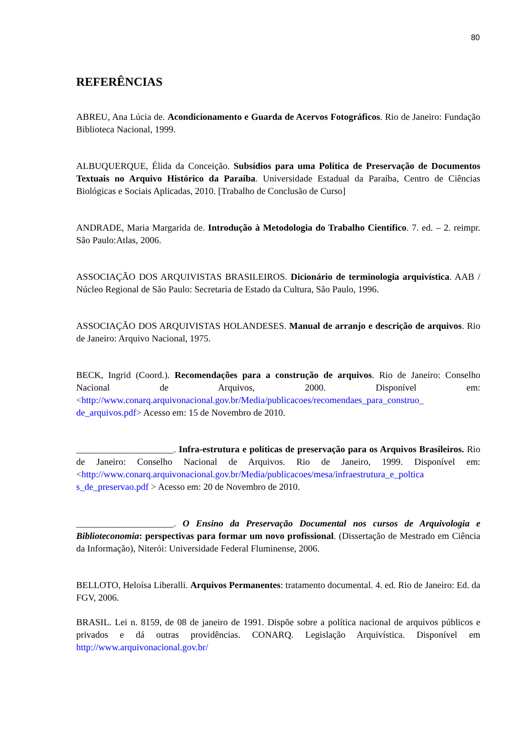80
REFERÊNCIAS
ABREU, Ana Lúcia de. Acondicionamento e Guarda de Acervos Fotográficos. Rio de Janeiro: Fundação Biblioteca Nacional, 1999.
ALBUQUERQUE, Élida da Conceição. Subsídios para uma Política de Preservação de Documentos Textuais no Arquivo Histórico da Paraíba. Universidade Estadual da Paraíba, Centro de Ciências Biológicas e Sociais Aplicadas, 2010. [Trabalho de Conclusão de Curso]
ANDRADE, Maria Margarida de. Introdução à Metodologia do Trabalho Científico. 7. ed. – 2. reimpr. São Paulo:Atlas, 2006.
ASSOCIAÇÃO DOS ARQUIVISTAS BRASILEIROS. Dicionário de terminologia arquivística. AAB / Núcleo Regional de São Paulo: Secretaria de Estado da Cultura, São Paulo, 1996.
ASSOCIAÇÃO DOS ARQUIVISTAS HOLANDESES. Manual de arranjo e descrição de arquivos. Rio de Janeiro: Arquivo Nacional, 1975.
BECK, Ingrid (Coord.). Recomendações para a construção de arquivos. Rio de Janeiro: Conselho Nacional de Arquivos, 2000. Disponível em: <http://www.conarq.arquivonacional.gov.br/Media/publicacoes/recomendaes_para_construo_ de_arquivos.pdf> Acesso em: 15 de Novembro de 2010.
_____________________. Infra-estrutura e políticas de preservação para os Arquivos Brasileiros. Rio de Janeiro: Conselho Nacional de Arquivos. Rio de Janeiro, 1999. Disponível em: <http://www.conarq.arquivonacional.gov.br/Media/publicacoes/mesa/infraestrutura_e_poltica s_de_preservao.pdf > Acesso em: 20 de Novembro de 2010.
_____________________. O Ensino da Preservação Documental nos cursos de Arquivologia e Biblioteconomia: perspectivas para formar um novo profissional. (Dissertação de Mestrado em Ciência da Informação), Niterói: Universidade Federal Fluminense, 2006.
BELLOTO, Heloísa Liberalli. Arquivos Permanentes: tratamento documental. 4. ed. Rio de Janeiro: Ed. da FGV, 2006.
BRASIL. Lei n. 8159, de 08 de janeiro de 1991. Dispõe sobre a política nacional de arquivos públicos e privados e dá outras providências. CONARQ. Legislação Arquivística. Disponível em http://www.arquivonacional.gov.br/